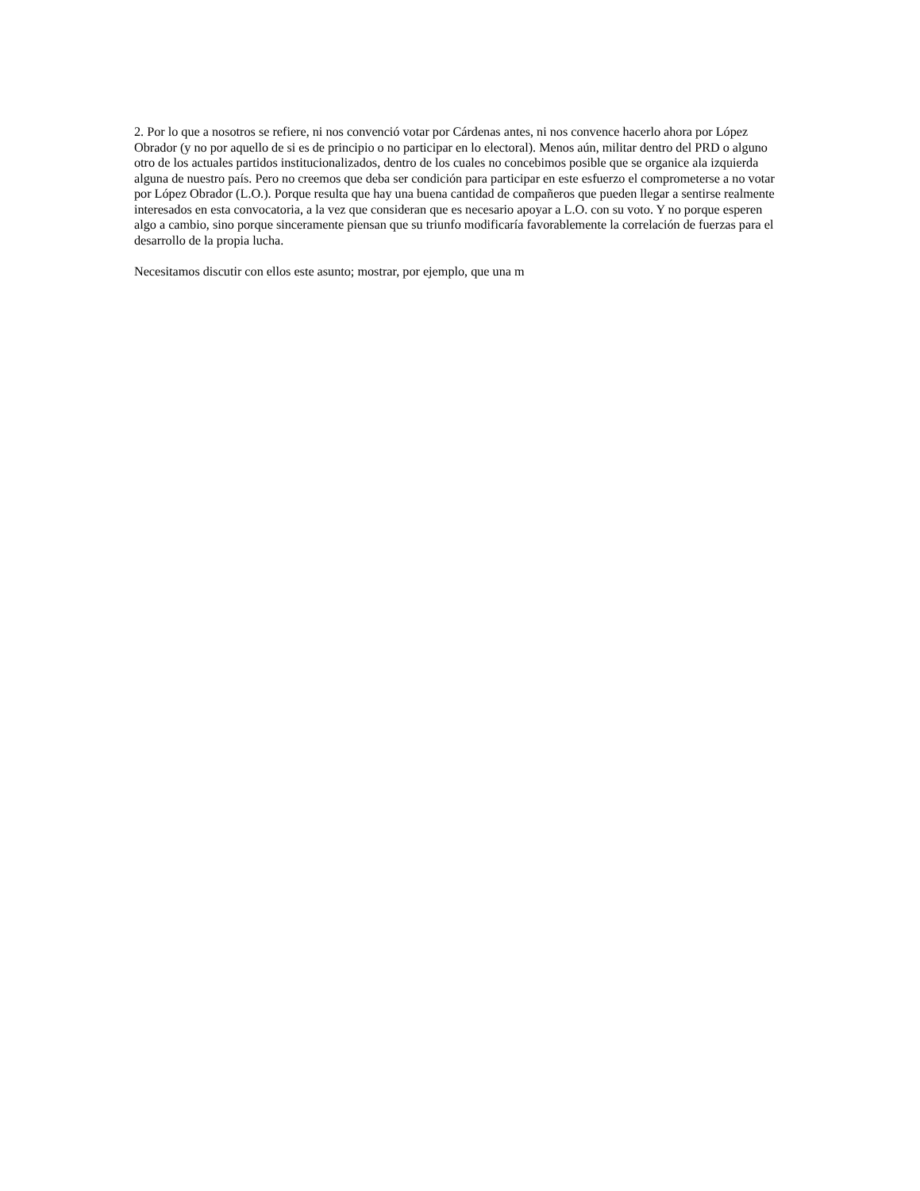2. Por lo que a nosotros se refiere, ni nos convenció votar por Cárdenas antes, ni nos convence hacerlo ahora por López Obrador (y no por aquello de si es de principio o no participar en lo electoral). Menos aún, militar dentro del PRD o alguno otro de los actuales partidos institucionalizados, dentro de los cuales no concebimos posible que se organice ala izquierda alguna de nuestro país. Pero no creemos que deba ser condición para participar en este esfuerzo el comprometerse a no votar por López Obrador (L.O.). Porque resulta que hay una buena cantidad de compañeros que pueden llegar a sentirse realmente interesados en esta convocatoria, a la vez que consideran que es necesario apoyar a L.O. con su voto. Y no porque esperen algo a cambio, sino porque sinceramente piensan que su triunfo modificaría favorablemente la correlación de fuerzas para el desarrollo de la propia lucha.
Necesitamos discutir con ellos este asunto; mostrar, por ejemplo, que una m